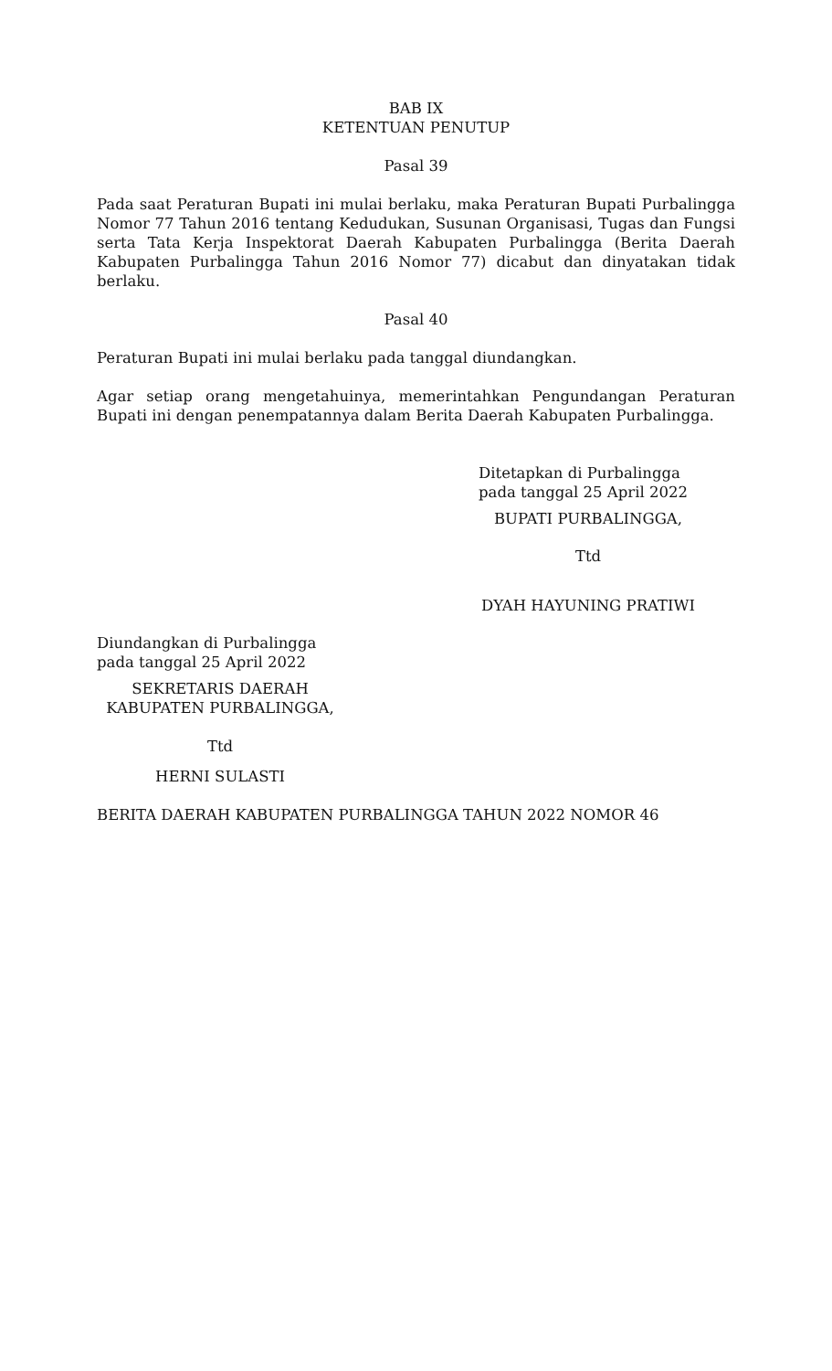BAB IX
KETENTUAN PENUTUP
Pasal 39
Pada saat Peraturan Bupati ini mulai berlaku, maka Peraturan Bupati Purbalingga Nomor 77 Tahun 2016 tentang Kedudukan, Susunan Organisasi, Tugas dan Fungsi serta Tata Kerja Inspektorat Daerah Kabupaten Purbalingga (Berita Daerah Kabupaten Purbalingga Tahun 2016 Nomor 77) dicabut dan dinyatakan tidak berlaku.
Pasal 40
Peraturan Bupati ini mulai berlaku pada tanggal diundangkan.
Agar setiap orang mengetahuinya, memerintahkan Pengundangan Peraturan Bupati ini dengan penempatannya dalam Berita Daerah Kabupaten Purbalingga.
Ditetapkan di Purbalingga
pada tanggal 25 April 2022
BUPATI PURBALINGGA,
Ttd
DYAH HAYUNING PRATIWI
Diundangkan di Purbalingga
pada tanggal 25 April 2022
SEKRETARIS DAERAH
KABUPATEN PURBALINGGA,
Ttd
HERNI SULASTI
BERITA DAERAH KABUPATEN PURBALINGGA TAHUN 2022 NOMOR 46